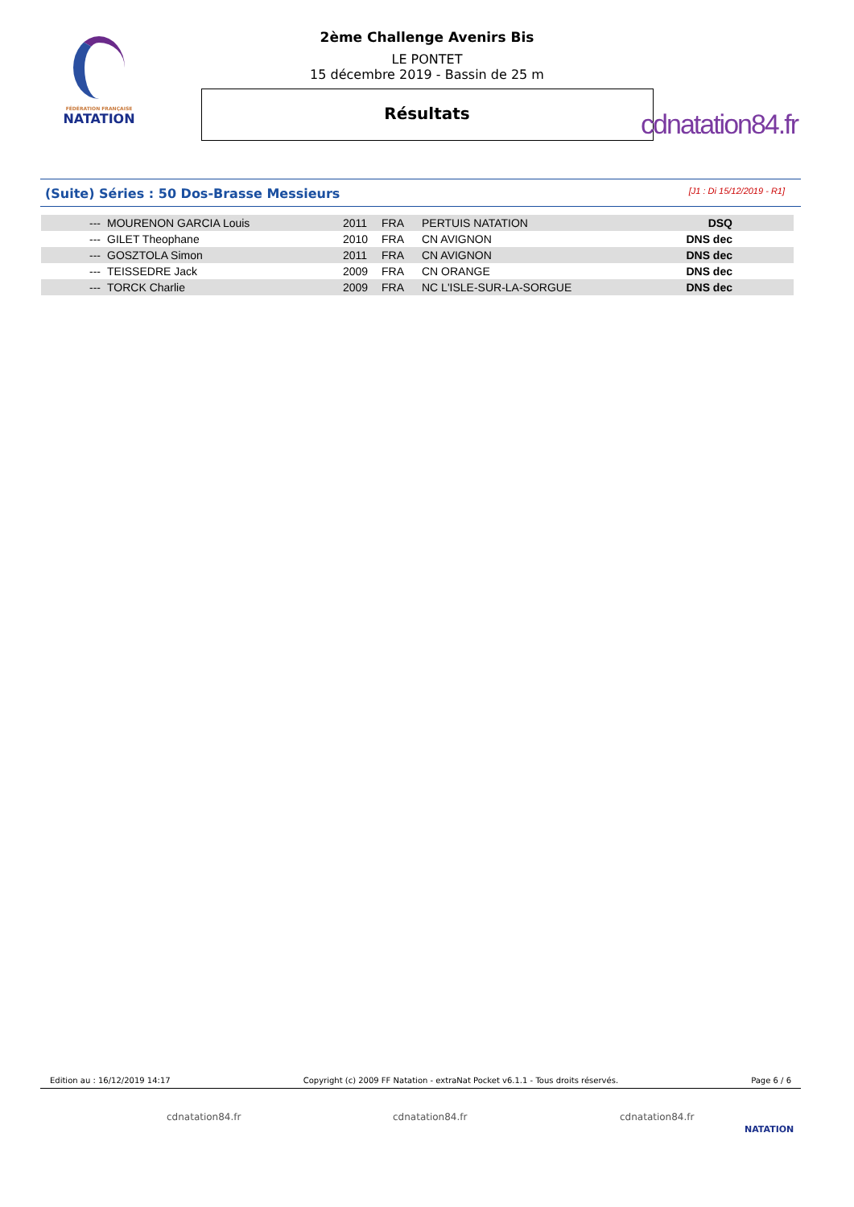FÉDÉRATION FRANÇAISE
NATATION
cdnatation84.fr
2ème Challenge Avenirs Bis
LE PONTET
15 décembre 2019 - Bassin de 25 m
Résultats
(Suite) Séries : 50 Dos-Brasse Messieurs [J1 : Di 15/12/2019 - R1]
| --- | MOURENON GARCIA Louis | 2011 | FRA | PERTUIS NATATION | DSQ |
| --- | GILET Theophane | 2010 | FRA | CN AVIGNON | DNS dec |
| --- | GOSZTOLA Simon | 2011 | FRA | CN AVIGNON | DNS dec |
| --- | TEISSEDRE Jack | 2009 | FRA | CN ORANGE | DNS dec |
| --- | TORCK Charlie | 2009 | FRA | NC L'ISLE-SUR-LA-SORGUE | DNS dec |
Edition au : 16/12/2019 14:17 Copyright (c) 2009 FF Natation - extraNat Pocket v6.1.1 - Tous droits réservés. Page 6 / 6
cdnatation84.fr cdnatation84.fr cdnatation84.fr
NATATION